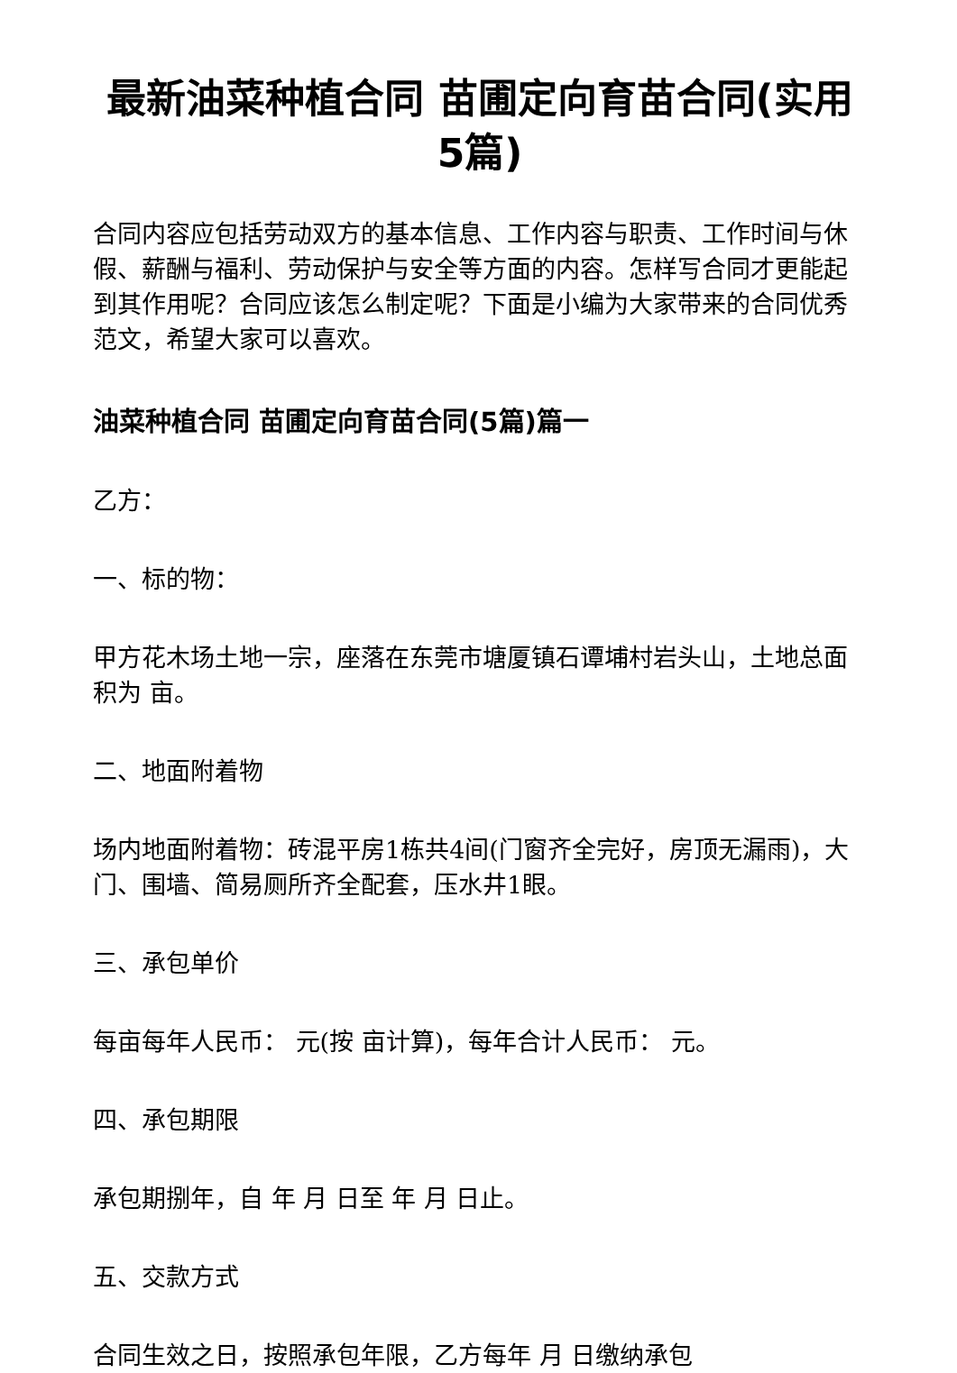最新油菜种植合同 苗圃定向育苗合同(实用5篇)
合同内容应包括劳动双方的基本信息、工作内容与职责、工作时间与休假、薪酬与福利、劳动保护与安全等方面的内容。怎样写合同才更能起到其作用呢？合同应该怎么制定呢？下面是小编为大家带来的合同优秀范文，希望大家可以喜欢。
油菜种植合同 苗圃定向育苗合同(5篇)篇一
乙方：
一、标的物：
甲方花木场土地一宗，座落在东莞市塘厦镇石谭埔村岩头山，土地总面积为 亩。
二、地面附着物
场内地面附着物：砖混平房1栋共4间(门窗齐全完好，房顶无漏雨)，大门、围墙、简易厕所齐全配套，压水井1眼。
三、承包单价
每亩每年人民币： 元(按 亩计算)，每年合计人民币： 元。
四、承包期限
承包期捌年，自 年 月 日至 年 月 日止。
五、交款方式
合同生效之日，按照承包年限，乙方每年 月 日缴纳承包